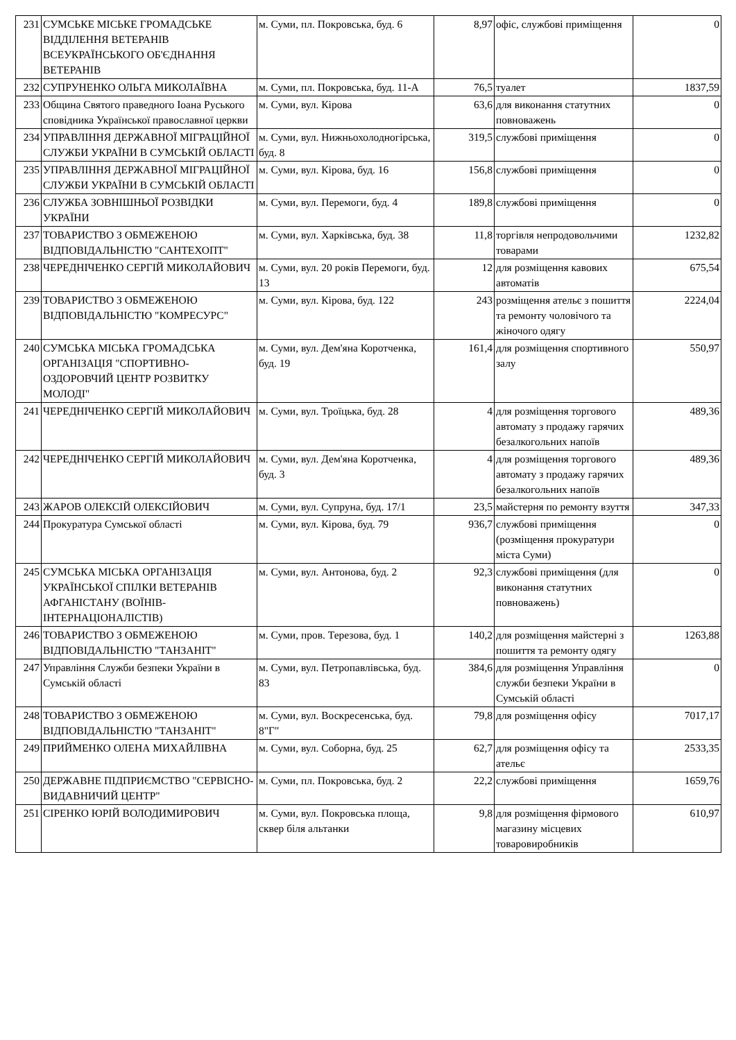| 231 | СУМСЬКЕ МІСЬКЕ ГРОМАДСЬКЕ ВІДДІЛЕННЯ ВЕТЕРАНІВ ВСЕУКРАЇНСЬКОГО ОБ'ЄДНАННЯ ВЕТЕРАНІВ | м. Суми, пл. Покровська, буд. 6 | 8,97 | офіс, службові приміщення | 0 |
| 232 | СУПРУНЕНКО ОЛЬГА МИКОЛАЇВНА | м. Суми, пл. Покровська, буд. 11-А | 76,5 | туалет | 1837,59 |
| 233 | Община Святого праведного Іоана Руського сповідника Української православної церкви | м. Суми, вул. Кірова | 63,6 | для виконання статутних повноважень | 0 |
| 234 | УПРАВЛІННЯ ДЕРЖАВНОЇ МІГРАЦІЙНОЇ СЛУЖБИ УКРАЇНИ В СУМСЬКІЙ ОБЛАСТІ | м. Суми, вул. Нижньохолодногірська, буд. 8 | 319,5 | службові приміщення | 0 |
| 235 | УПРАВЛІННЯ ДЕРЖАВНОЇ МІГРАЦІЙНОЇ СЛУЖБИ УКРАЇНИ В СУМСЬКІЙ ОБЛАСТІ | м. Суми, вул. Кірова, буд. 16 | 156,8 | службові приміщення | 0 |
| 236 | СЛУЖБА ЗОВНІШНЬОЇ РОЗВІДКИ УКРАЇНИ | м. Суми, вул. Перемоги, буд. 4 | 189,8 | службові приміщення | 0 |
| 237 | ТОВАРИСТВО З ОБМЕЖЕНОЮ ВІДПОВІДАЛЬНІСТЮ "САНТЕХОПТ" | м. Суми, вул. Харківська, буд. 38 | 11,8 | торгівля непродовольчими товарами | 1232,82 |
| 238 | ЧЕРЕДНІЧЕНКО СЕРГІЙ МИКОЛАЙОВИЧ | м. Суми, вул. 20 років Перемоги, буд. 13 | 12 | для розміщення кавових автоматів | 675,54 |
| 239 | ТОВАРИСТВО З ОБМЕЖЕНОЮ ВІДПОВІДАЛЬНІСТЮ "КОМРЕСУРС" | м. Суми, вул. Кірова, буд. 122 | 243 | розміщення ательє з пошиття та ремонту чоловічого та жіночого одягу | 2224,04 |
| 240 | СУМСЬКА МІСЬКА ГРОМАДСЬКА ОРГАНІЗАЦІЯ "СПОРТИВНО-ОЗДОРОВЧИЙ ЦЕНТР РОЗВИТКУ МОЛОДІ" | м. Суми, вул. Дем'яна Коротченка, буд. 19 | 161,4 | для розміщення спортивного залу | 550,97 |
| 241 | ЧЕРЕДНІЧЕНКО СЕРГІЙ МИКОЛАЙОВИЧ | м. Суми, вул. Троїцька, буд. 28 | 4 | для розміщення торгового автомату з продажу гарячих безалкогольних напоїв | 489,36 |
| 242 | ЧЕРЕДНІЧЕНКО СЕРГІЙ МИКОЛАЙОВИЧ | м. Суми, вул. Дем'яна Коротченка, буд. 3 | 4 | для розміщення торгового автомату з продажу гарячих безалкогольних напоїв | 489,36 |
| 243 | ЖАРОВ ОЛЕКСІЙ ОЛЕКСІЙОВИЧ | м. Суми, вул. Супруна, буд. 17/1 | 23,5 | майстерня по ремонту взуття | 347,33 |
| 244 | Прокуратура Сумської області | м. Суми, вул. Кірова, буд. 79 | 936,7 | службові приміщення (розміщення прокуратури міста Суми) | 0 |
| 245 | СУМСЬКА МІСЬКА ОРГАНІЗАЦІЯ УКРАЇНСЬКОЇ СПІЛКИ ВЕТЕРАНІВ АФГАНІСТАНУ (ВОЇНІВ-ІНТЕРНАЦІОНАЛІСТІВ) | м. Суми, вул. Антонова, буд. 2 | 92,3 | службові приміщення (для виконання статутних повноважень) | 0 |
| 246 | ТОВАРИСТВО З ОБМЕЖЕНОЮ ВІДПОВІДАЛЬНІСТЮ "ТАНЗАНІТ" | м. Суми, пров. Терезова, буд. 1 | 140,2 | для розміщення майстерні з пошиття та ремонту одягу | 1263,88 |
| 247 | Управління Служби безпеки України в Сумській області | м. Суми, вул. Петропавлівська, буд. 83 | 384,6 | для розміщення Управління служби безпеки України в Сумській області | 0 |
| 248 | ТОВАРИСТВО З ОБМЕЖЕНОЮ ВІДПОВІДАЛЬНІСТЮ "ТАНЗАНІТ" | м. Суми, вул. Воскресенська, буд. 8"Г" | 79,8 | для розміщення офісу | 7017,17 |
| 249 | ПРИЙМЕНКО ОЛЕНА МИХАЙЛІВНА | м. Суми, вул. Соборна, буд. 25 | 62,7 | для розміщення офісу та ательє | 2533,35 |
| 250 | ДЕРЖАВНЕ ПІДПРИЄМСТВО "СЕРВІСНО-ВИДАВНИЧИЙ ЦЕНТР" | м. Суми, пл. Покровська, буд. 2 | 22,2 | службові приміщення | 1659,76 |
| 251 | СІРЕНКО ЮРІЙ ВОЛОДИМИРОВИЧ | м. Суми, вул. Покровська площа, сквер біля альтанки | 9,8 | для розміщення фірмового магазину місцевих товаровиробників | 610,97 |